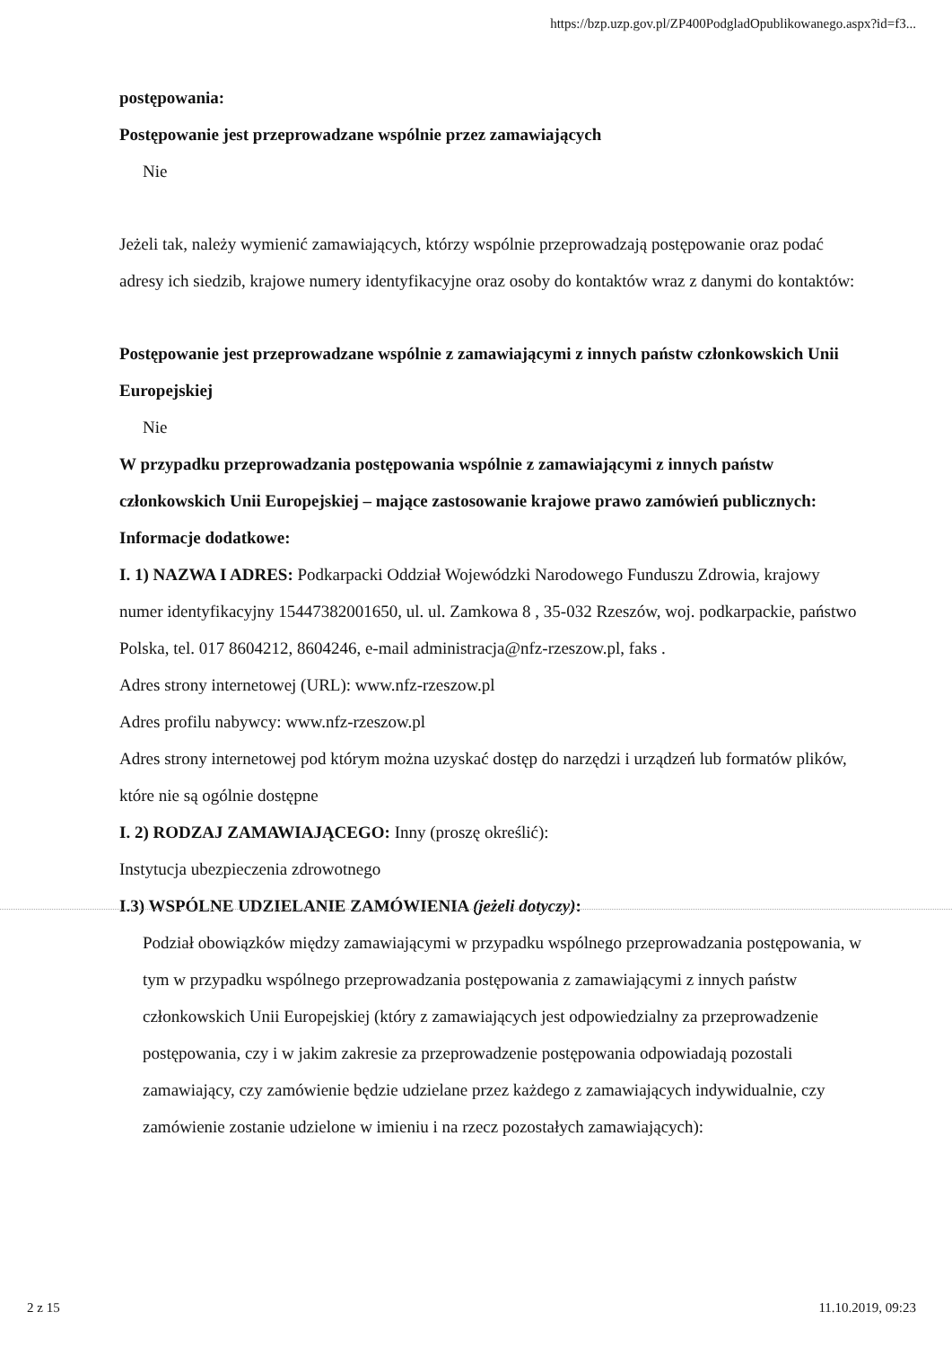https://bzp.uzp.gov.pl/ZP400PodgladOpublikowanego.aspx?id=f3...
postępowania:
Postępowanie jest przeprowadzane wspólnie przez zamawiających
Nie
Jeżeli tak, należy wymienić zamawiających, którzy wspólnie przeprowadzają postępowanie oraz podać adresy ich siedzib, krajowe numery identyfikacyjne oraz osoby do kontaktów wraz z danymi do kontaktów:
Postępowanie jest przeprowadzane wspólnie z zamawiającymi z innych państw członkowskich Unii Europejskiej
Nie
W przypadku przeprowadzania postępowania wspólnie z zamawiającymi z innych państw członkowskich Unii Europejskiej – mające zastosowanie krajowe prawo zamówień publicznych:
Informacje dodatkowe:
I. 1) NAZWA I ADRES: Podkarpacki Oddział Wojewódzki Narodowego Funduszu Zdrowia, krajowy numer identyfikacyjny 15447382001650, ul. ul. Zamkowa 8 , 35-032 Rzeszów, woj. podkarpackie, państwo Polska, tel. 017 8604212, 8604246, e-mail administracja@nfz-rzeszow.pl, faks .
Adres strony internetowej (URL): www.nfz-rzeszow.pl
Adres profilu nabywcy: www.nfz-rzeszow.pl
Adres strony internetowej pod którym można uzyskać dostęp do narzędzi i urządzeń lub formatów plików, które nie są ogólnie dostępne
I. 2) RODZAJ ZAMAWIAJĄCEGO: Inny (proszę określić):
Instytucja ubezpieczenia zdrowotnego
I.3) WSPÓLNE UDZIELANIE ZAMÓWIENIA (jeżeli dotyczy):
Podział obowiązków między zamawiającymi w przypadku wspólnego przeprowadzania postępowania, w tym w przypadku wspólnego przeprowadzania postępowania z zamawiającymi z innych państw członkowskich Unii Europejskiej (który z zamawiających jest odpowiedzialny za przeprowadzenie postępowania, czy i w jakim zakresie za przeprowadzenie postępowania odpowiadają pozostali zamawiający, czy zamówienie będzie udzielane przez każdego z zamawiających indywidualnie, czy zamówienie zostanie udzielone w imieniu i na rzecz pozostałych zamawiających):
2 z 15 11.10.2019, 09:23